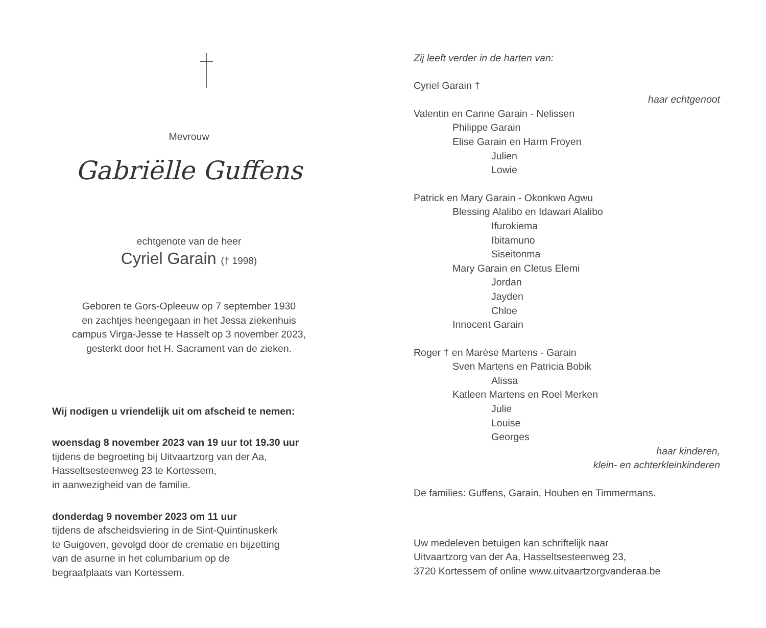Mevrouw
Gabriëlle Guffens
echtgenote van de heer
Cyriel Garain († 1998)
Geboren te Gors-Opleeuw op 7 september 1930
en zachtjes heengegaan in het Jessa ziekenhuis
campus Virga-Jesse te Hasselt op 3 november 2023,
gesterkt door het H. Sacrament van de zieken.
Wij nodigen u vriendelijk uit om afscheid te nemen:
woensdag 8 november 2023 van 19 uur tot 19.30 uur
tijdens de begroeting bij Uitvaartzorg van der Aa,
Hasseltsesteenweg 23 te Kortessem,
in aanwezigheid van de familie.
donderdag 9 november 2023 om 11 uur
tijdens de afscheidsviering in de Sint-Quintinuskerk
te Guigoven, gevolgd door de crematie en bijzetting
van de asurne in het columbarium op de
begraafplaats van Kortessem.
Zij leeft verder in de harten van:
Cyriel Garain †
haar echtgenoot
Valentin en Carine Garain - Nelissen
Philippe Garain
Elise Garain en Harm Froyen
Julien
Lowie
Patrick en Mary Garain - Okonkwo Agwu
Blessing Alalibo en Idawari Alalibo
Ifurokiema
Ibitamuno
Siseitonma
Mary Garain en Cletus Elemi
Jordan
Jayden
Chloe
Innocent Garain
Roger † en Marèse Martens - Garain
Sven Martens en Patricia Bobik
Alissa
Katleen Martens en Roel Merken
Julie
Louise
Georges
haar kinderen,
klein- en achterkleinkinderen
De families: Guffens, Garain, Houben en Timmermans.
Uw medeleven betuigen kan schriftelijk naar
Uitvaartzorg van der Aa, Hasseltsesteenweg 23,
3720 Kortessem of online www.uitvaartzorgvanderaa.be